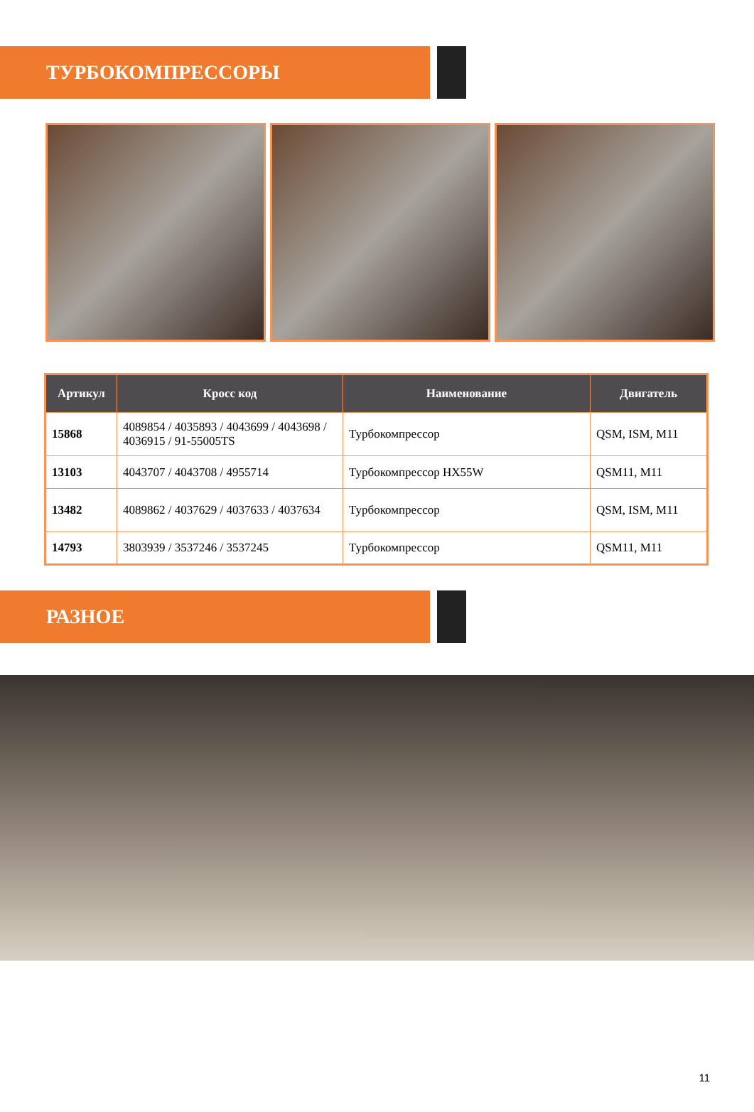ТУРБОКОМПРЕССОРЫ
| Артикул | Кросс код | Наименование | Двигатель |
| --- | --- | --- | --- |
| 15868 | 4089854 / 4035893 / 4043699 / 4043698 / 4036915 / 91-55005TS | Турбокомпрессор | QSM, ISM, M11 |
| 13103 | 4043707 / 4043708 / 4955714 | Турбокомпрессор HX55W | QSM11, M11 |
| 13482 | 4089862 / 4037629 / 4037633 / 4037634 | Турбокомпрессор | QSM, ISM, M11 |
| 14793 | 3803939 / 3537246 / 3537245 | Турбокомпрессор | QSM11, M11 |
РАЗНОЕ
11